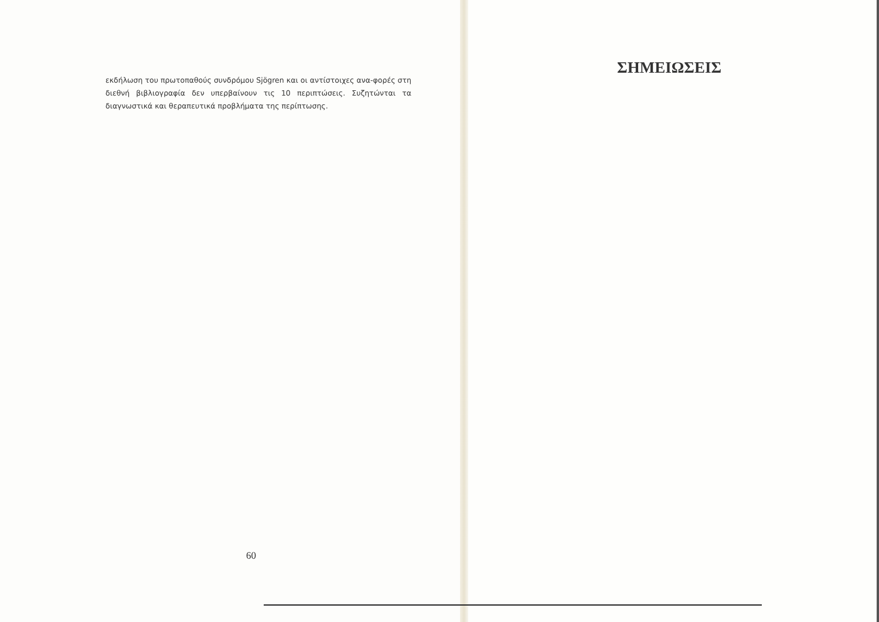εκδήλωση του πρωτοπαθούς συνδρόμου Sjögren και οι αντίστοιχες ανα-φορές στη διεθνή βιβλιογραφία δεν υπερβαίνουν τις 10 περιπτώσεις. Συζητώνται τα διαγνωστικά και θεραπευτικά προβλήματα της περίπτωσης.
60
ΣΗΜΕΙΩΣΕΙΣ